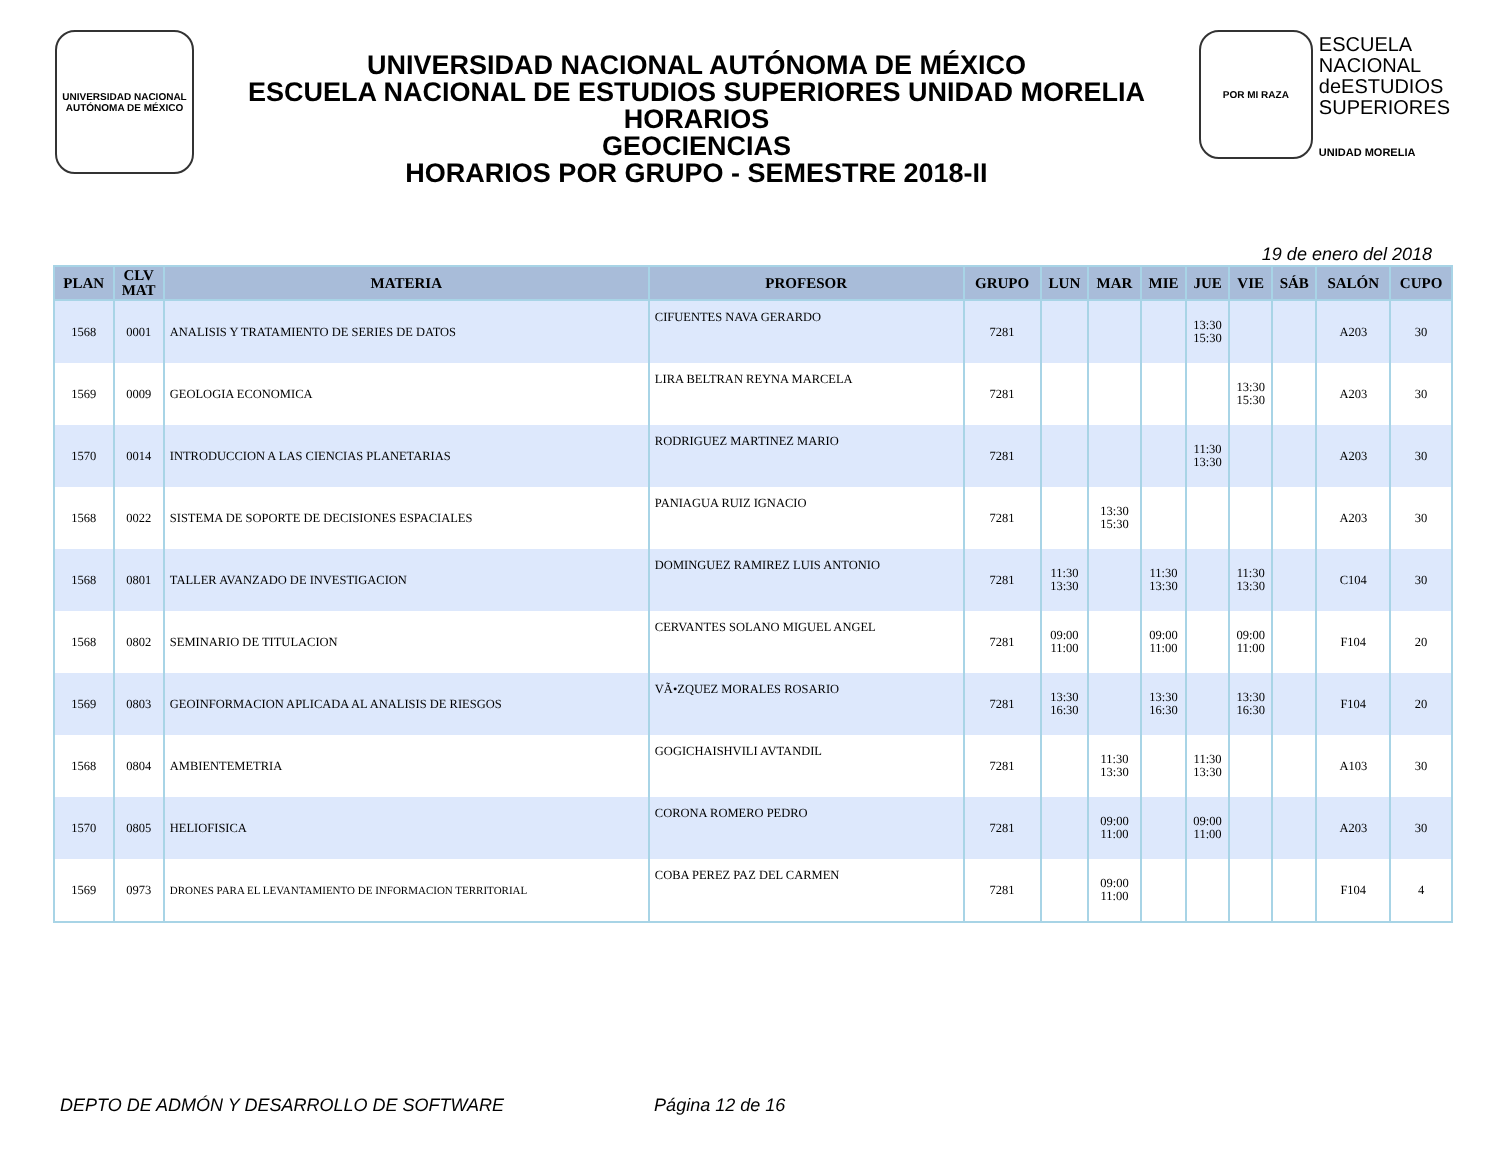UNIVERSIDAD NACIONAL AUTÓNOMA DE MÉXICO
UNIVERSIDAD NACIONAL AUTÓNOMA DE MÉXICO
ESCUELA NACIONAL DE ESTUDIOS SUPERIORES UNIDAD MORELIA
HORARIOS
GEOCIENCIAS
HORARIOS POR GRUPO - SEMESTRE 2018-II
POR MI RAZA
ESCUELA
NACIONAL
deESTUDIOS
SUPERIORES
UNIDAD MORELIA
19 de enero del 2018
| PLAN | CLV MAT | MATERIA | PROFESOR | GRUPO | LUN | MAR | MIE | JUE | VIE | SÁB | SALÓN | CUPO |
| --- | --- | --- | --- | --- | --- | --- | --- | --- | --- | --- | --- | --- |
| 1568 | 0001 | ANALISIS Y TRATAMIENTO DE SERIES DE DATOS | CIFUENTES NAVA GERARDO | 7281 | | | | 13:30 15:30 | | | A203 | 30 |
| 1569 | 0009 | GEOLOGIA ECONOMICA | LIRA BELTRAN REYNA MARCELA | 7281 | | | | | 13:30 15:30 | | A203 | 30 |
| 1570 | 0014 | INTRODUCCION A LAS CIENCIAS PLANETARIAS | RODRIGUEZ MARTINEZ MARIO | 7281 | | | | 11:30 13:30 | | | A203 | 30 |
| 1568 | 0022 | SISTEMA DE SOPORTE DE DECISIONES ESPACIALES | PANIAGUA RUIZ IGNACIO | 7281 | | 13:30 15:30 | | | | | A203 | 30 |
| 1568 | 0801 | TALLER AVANZADO DE INVESTIGACION | DOMINGUEZ RAMIREZ LUIS ANTONIO | 7281 | 11:30 13:30 | | 11:30 13:30 | | 11:30 13:30 | | C104 | 30 |
| 1568 | 0802 | SEMINARIO DE TITULACION | CERVANTES SOLANO MIGUEL ANGEL | 7281 | 09:00 11:00 | | 09:00 11:00 | | 09:00 11:00 | | F104 | 20 |
| 1569 | 0803 | GEOINFORMACION APLICADA AL ANALISIS DE RIESGOS | VÃ•ZQUEZ MORALES ROSARIO | 7281 | 13:30 16:30 | | 13:30 16:30 | | 13:30 16:30 | | F104 | 20 |
| 1568 | 0804 | AMBIENTEMETRIA | GOGICHAISHVILI AVTANDIL | 7281 | | 11:30 13:30 | | 11:30 13:30 | | | A103 | 30 |
| 1570 | 0805 | HELIOFISICA | CORONA ROMERO PEDRO | 7281 | | 09:00 11:00 | | 09:00 11:00 | | | A203 | 30 |
| 1569 | 0973 | DRONES PARA EL LEVANTAMIENTO DE INFORMACION TERRITORIAL | COBA PEREZ PAZ DEL CARMEN | 7281 | | 09:00 11:00 | | | | | F104 | 4 |
DEPTO DE ADMÓN Y DESARROLLO DE SOFTWARE Página 12 de 16